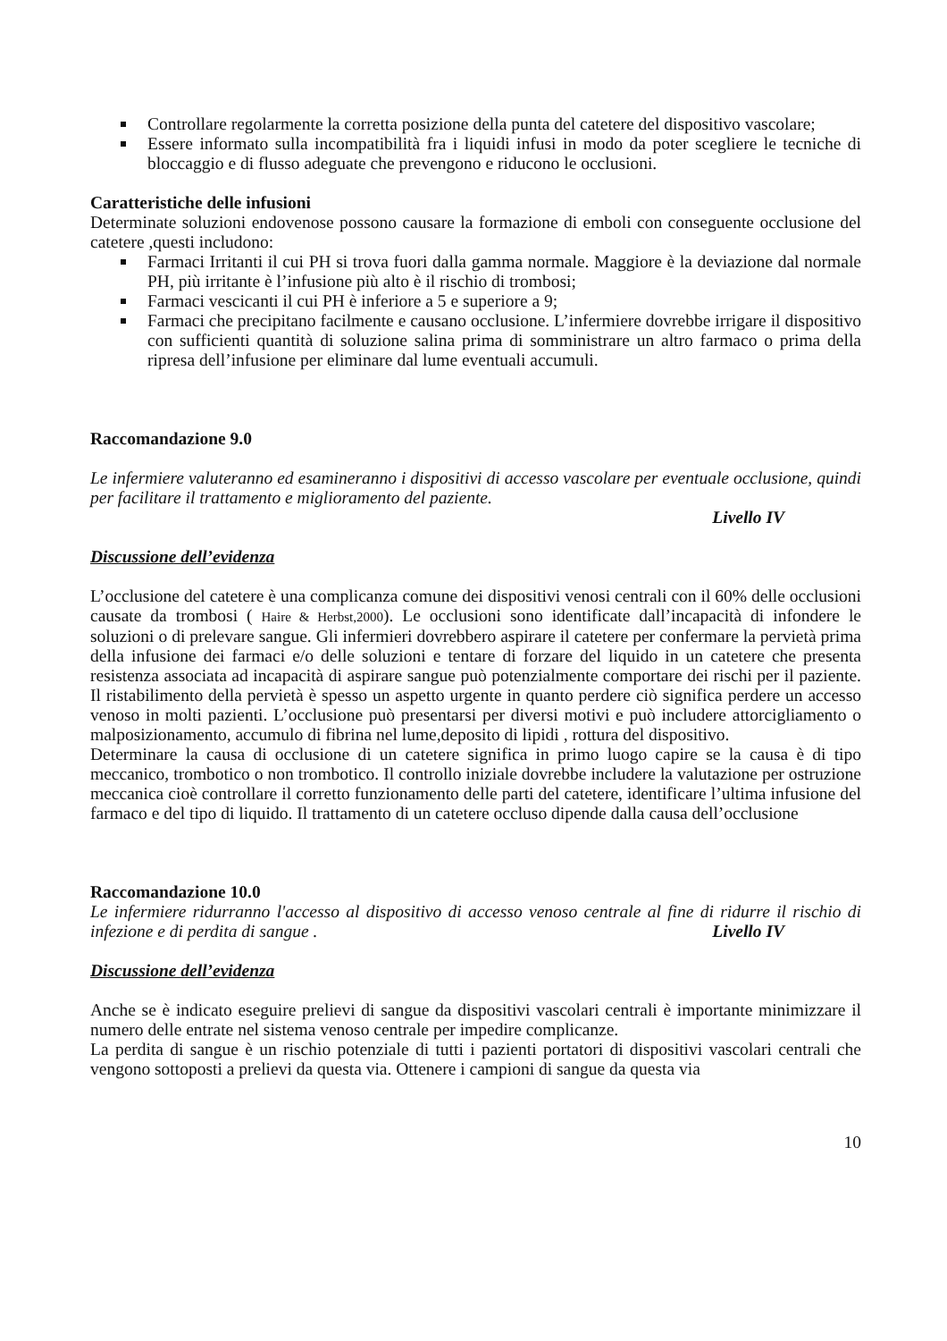Controllare regolarmente la corretta posizione della punta del catetere del dispositivo vascolare;
Essere informato sulla incompatibilità fra i liquidi infusi in modo da poter scegliere le tecniche di bloccaggio e di flusso adeguate che prevengono e riducono le occlusioni.
Caratteristiche delle infusioni
Determinate soluzioni endovenose possono causare la formazione di emboli con conseguente occlusione del catetere ,questi includono:
Farmaci Irritanti il cui PH si trova fuori dalla gamma normale. Maggiore è la deviazione dal normale PH, più irritante è l’infusione più alto è il rischio di trombosi;
Farmaci vescicanti il cui PH è inferiore a 5 e superiore a 9;
Farmaci che precipitano facilmente e causano occlusione. L’infermiere dovrebbe irrigare il dispositivo con sufficienti quantità di soluzione salina prima di somministrare un altro farmaco o prima della ripresa dell’infusione per eliminare dal lume eventuali accumuli.
Raccomandazione 9.0
Le infermiere valuteranno ed esamineranno i dispositivi di accesso vascolare per eventuale occlusione, quindi per facilitare il trattamento e miglioramento del paziente.
Livello IV
Discussione dell’evidenza
L’occlusione del catetere è una complicanza comune dei dispositivi venosi centrali con il 60% delle occlusioni causate da trombosi ( Haire & Herbst,2000). Le occlusioni sono identificate dall’incapacità di infondere le soluzioni o di prelevare sangue. Gli infermieri dovrebbero aspirare il catetere per confermare la pervietà prima della infusione dei farmaci e/o delle soluzioni e tentare di forzare del liquido in un catetere che presenta resistenza associata ad incapacità di aspirare sangue può potenzialmente comportare dei rischi per il paziente. Il ristabilimento della pervietà è spesso un aspetto urgente in quanto perdere ciò significa perdere un accesso venoso in molti pazienti. L’occlusione può presentarsi per diversi motivi e può includere attorcigliamento o malposizionamento, accumulo di fibrina nel lume,deposito di lipidi , rottura del dispositivo.
Determinare la causa di occlusione di un catetere significa in primo luogo capire se la causa è di tipo meccanico, trombotico o non trombotico. Il controllo iniziale dovrebbe includere la valutazione per ostruzione meccanica cioè controllare il corretto funzionamento delle parti del catetere, identificare l’ultima infusione del farmaco e del tipo di liquido. Il trattamento di un catetere occluso dipende dalla causa dell’occlusione
Raccomandazione 10.0
Le infermiere ridurranno l'accesso al dispositivo di accesso venoso centrale al fine di ridurre il rischio di infezione e di perdita di sangue . Livello IV
Discussione dell’evidenza
Anche se è indicato eseguire prelievi di sangue da dispositivi vascolari centrali è importante minimizzare il numero delle entrate nel sistema venoso centrale per impedire complicanze.
La perdita di sangue è un rischio potenziale di tutti i pazienti portatori di dispositivi vascolari centrali che vengono sottoposti a prelievi da questa via. Ottenere i campioni di sangue da questa via
10